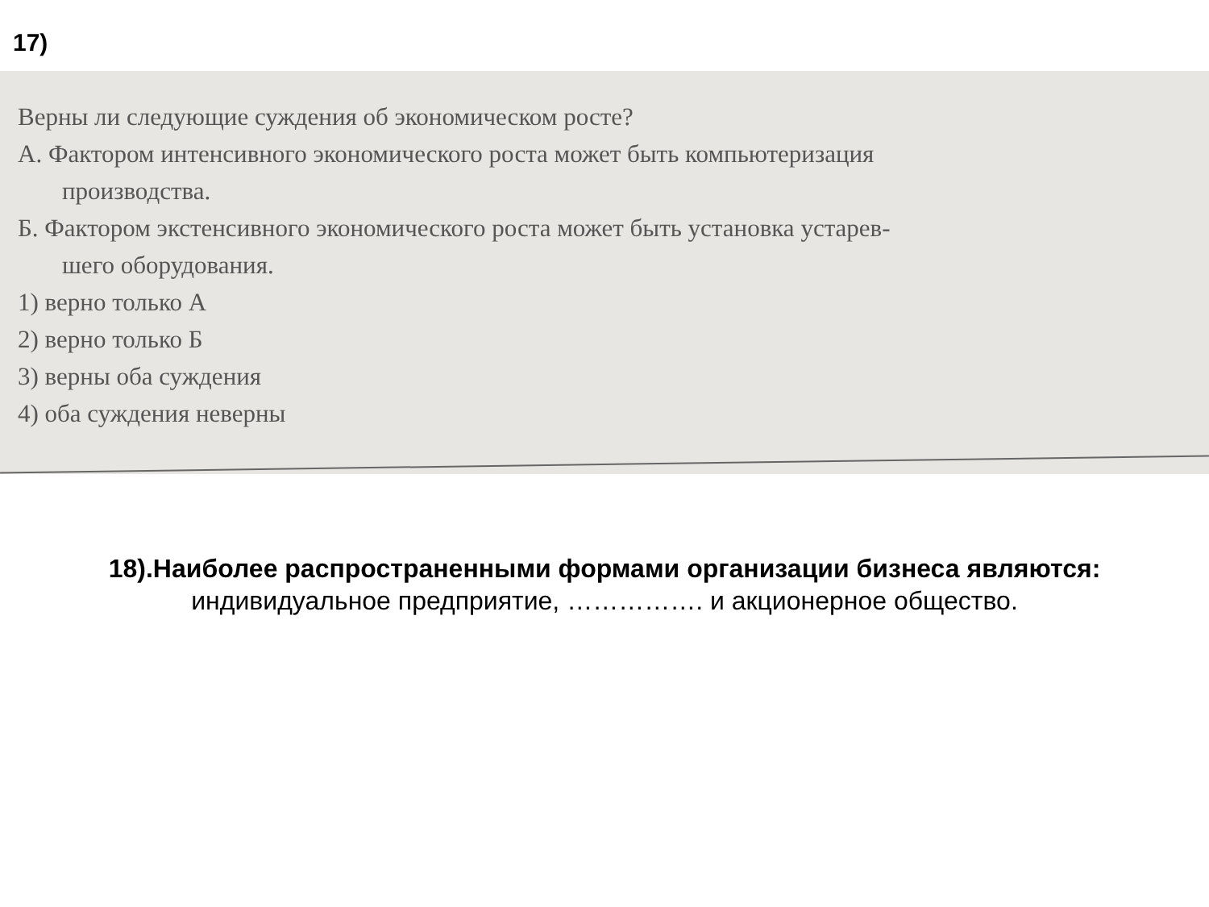17)
Верны ли следующие суждения об экономическом росте?
А. Фактором интенсивного экономического роста может быть компьютеризация
производства.
Б. Фактором экстенсивного экономического роста может быть установка устарев-
шего оборудования.
1) верно только А
2) верно только Б
3) верны оба суждения
4) оба суждения неверны
18).Наиболее распространенными формами организации бизнеса являются:
индивидуальное предприятие, ……………. и акционерное общество.